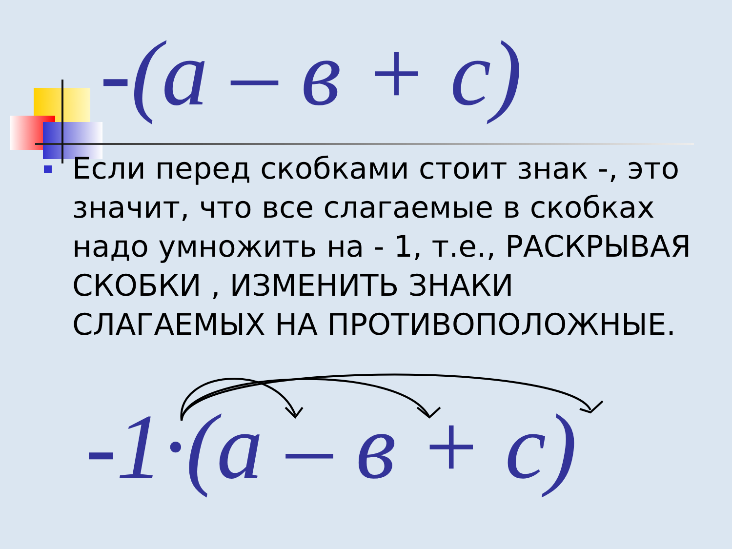-(a – в + c)
Если перед скобками стоит знак -, это значит, что все слагаемые в скобках надо умножить на - 1, т.е., РАСКРЫВАЯ СКОБКИ , ИЗМЕНИТЬ ЗНАКИ СЛАГАЕМЫХ НА ПРОТИВОПОЛОЖНЫЕ.
-1·(a – в + c)